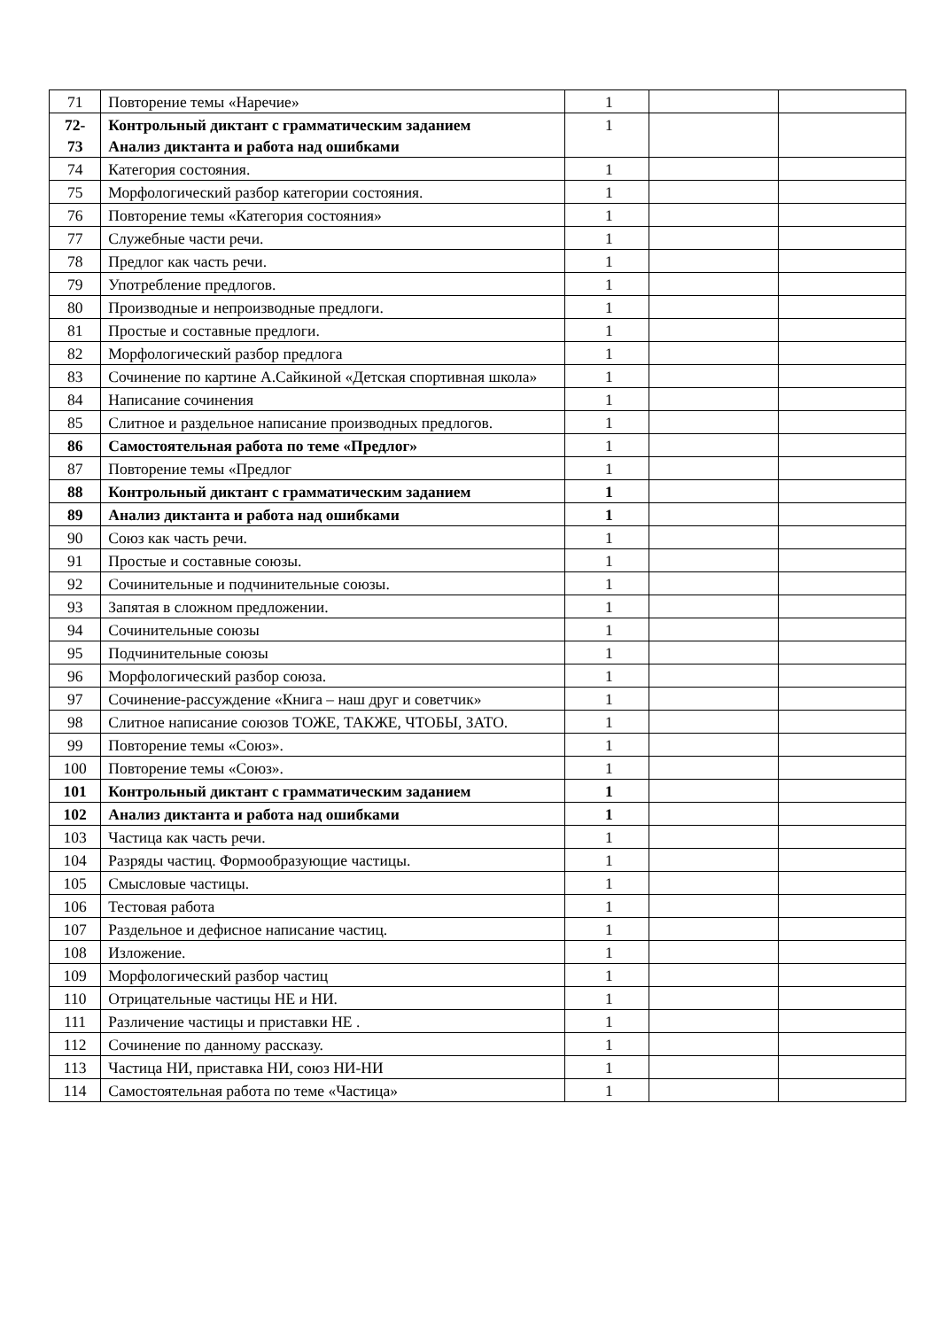| 71 | Повторение темы «Наречие» | 1 | | |
| 72- 73 | Контрольный диктант с грамматическим заданием Анализ диктанта и работа над ошибками | 1 | | |
| 74 | Категория состояния. | 1 | | |
| 75 | Морфологический разбор категории состояния. | 1 | | |
| 76 | Повторение темы «Категория состояния» | 1 | | |
| 77 | Служебные части речи. | 1 | | |
| 78 | Предлог как часть речи. | 1 | | |
| 79 | Употребление предлогов. | 1 | | |
| 80 | Производные и непроизводные предлоги. | 1 | | |
| 81 | Простые и составные предлоги. | 1 | | |
| 82 | Морфологический разбор предлога | 1 | | |
| 83 | Сочинение по картине А.Сайкиной «Детская спортивная школа» | 1 | | |
| 84 | Написание сочинения | 1 | | |
| 85 | Слитное и раздельное написание производных предлогов. | 1 | | |
| 86 | Самостоятельная работа по теме «Предлог» | 1 | | |
| 87 | Повторение темы «Предлог | 1 | | |
| 88 | Контрольный диктант с грамматическим заданием | 1 | | |
| 89 | Анализ диктанта и работа над ошибками | 1 | | |
| 90 | Союз как часть речи. | 1 | | |
| 91 | Простые и составные союзы. | 1 | | |
| 92 | Сочинительные и подчинительные союзы. | 1 | | |
| 93 | Запятая в сложном предложении. | 1 | | |
| 94 | Сочинительные союзы | 1 | | |
| 95 | Подчинительные союзы | 1 | | |
| 96 | Морфологический разбор союза. | 1 | | |
| 97 | Сочинение-рассуждение «Книга – наш друг и советчик» | 1 | | |
| 98 | Слитное написание союзов ТОЖЕ, ТАКЖЕ, ЧТОБЫ, ЗАТО. | 1 | | |
| 99 | Повторение темы «Союз». | 1 | | |
| 100 | Повторение темы «Союз». | 1 | | |
| 101 | Контрольный диктант с грамматическим заданием | 1 | | |
| 102 | Анализ диктанта и работа над ошибками | 1 | | |
| 103 | Частица как часть речи. | 1 | | |
| 104 | Разряды частиц. Формообразующие частицы. | 1 | | |
| 105 | Смысловые частицы. | 1 | | |
| 106 | Тестовая работа | 1 | | |
| 107 | Раздельное и дефисное написание частиц. | 1 | | |
| 108 | Изложение. | 1 | | |
| 109 | Морфологический разбор частиц | 1 | | |
| 110 | Отрицательные частицы НЕ и НИ. | 1 | | |
| 111 | Различение частицы и приставки НЕ . | 1 | | |
| 112 | Сочинение по данному рассказу. | 1 | | |
| 113 | Частица НИ, приставка НИ, союз НИ-НИ | 1 | | |
| 114 | Самостоятельная работа по теме «Частица» | 1 | | |